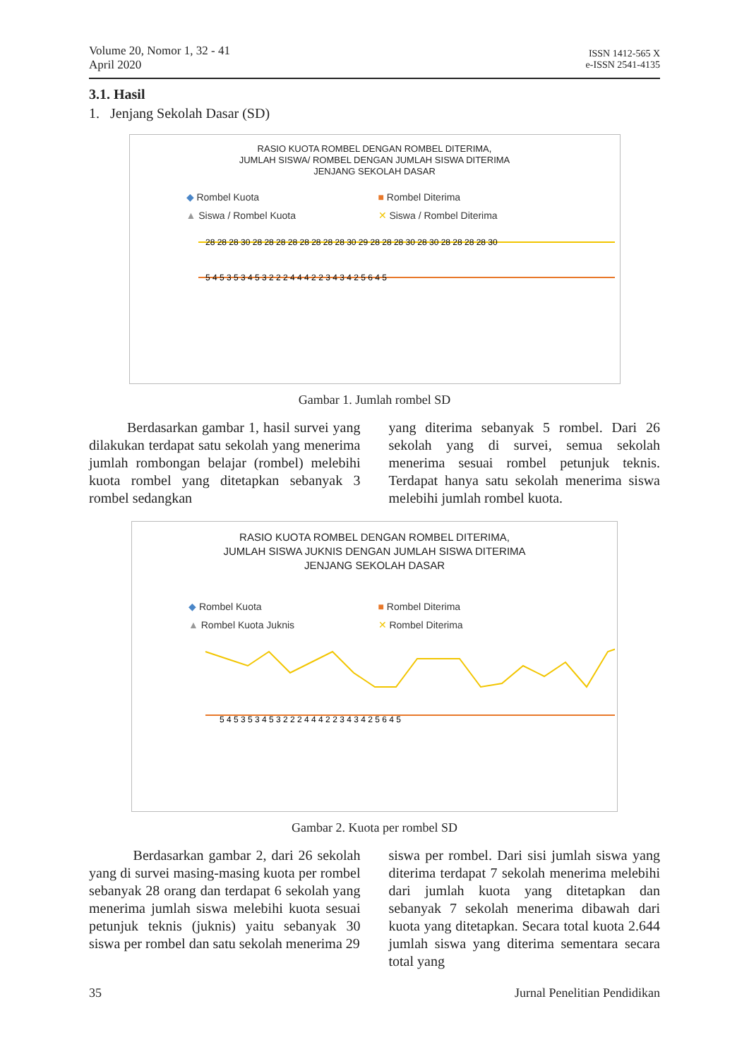Volume 20, Nomor 1, 32 - 41
April 2020
ISSN 1412-565 X
e-ISSN 2541-4135
3.1. Hasil
1. Jenjang Sekolah Dasar (SD)
RASIO KUOTA ROMBEL DENGAN ROMBEL DITERIMA,
JUMLAH SISWA/ ROMBEL DENGAN JUMLAH SISWA DITERIMA
JENJANG SEKOLAH DASAR
◆ Rombel Kuota ■ Rombel Diterima ▲ Siswa / Rombel Kuota ✕ Siswa / Rombel Diterima
28 28 28 30 28 28 28 28 28 28 28 28 30 29 28 28 28 30 28 30 28 28 28 28 30
5 4 5 3 5 3 4 5 3 2 2 2 4 4 4 2 2 3 4 3 4 2 5 6 4 5
Gambar 1. Jumlah rombel SD
Berdasarkan gambar 1, hasil survei yang dilakukan terdapat satu sekolah yang menerima jumlah rombongan belajar (rombel) melebihi kuota rombel yang ditetapkan sebanyak 3 rombel sedangkan
yang diterima sebanyak 5 rombel. Dari 26 sekolah yang di survei, semua sekolah menerima sesuai rombel petunjuk teknis. Terdapat hanya satu sekolah menerima siswa melebihi jumlah rombel kuota.
RASIO KUOTA ROMBEL DENGAN ROMBEL DITERIMA,
JUMLAH SISWA JUKNIS DENGAN JUMLAH SISWA DITERIMA
JENJANG SEKOLAH DASAR
◆ Rombel Kuota ■ Rombel Diterima ▲ Rombel Kuota Juknis ✕ Rombel Diterima
5 4 5 3 5 3 4 5 3 2 2 2 4 4 4 2 2 3 4 3 4 2 5 6 4 5
Gambar 2. Kuota per rombel SD
Berdasarkan gambar 2, dari 26 sekolah yang di survei masing-masing kuota per rombel sebanyak 28 orang dan terdapat 6 sekolah yang menerima jumlah siswa melebihi kuota sesuai petunjuk teknis (juknis) yaitu sebanyak 30 siswa per rombel dan satu sekolah menerima 29
siswa per rombel. Dari sisi jumlah siswa yang diterima terdapat 7 sekolah menerima melebihi dari jumlah kuota yang ditetapkan dan sebanyak 7 sekolah menerima dibawah dari kuota yang ditetapkan. Secara total kuota 2.644 jumlah siswa yang diterima sementara secara total yang
35 Jurnal Penelitian Pendidikan